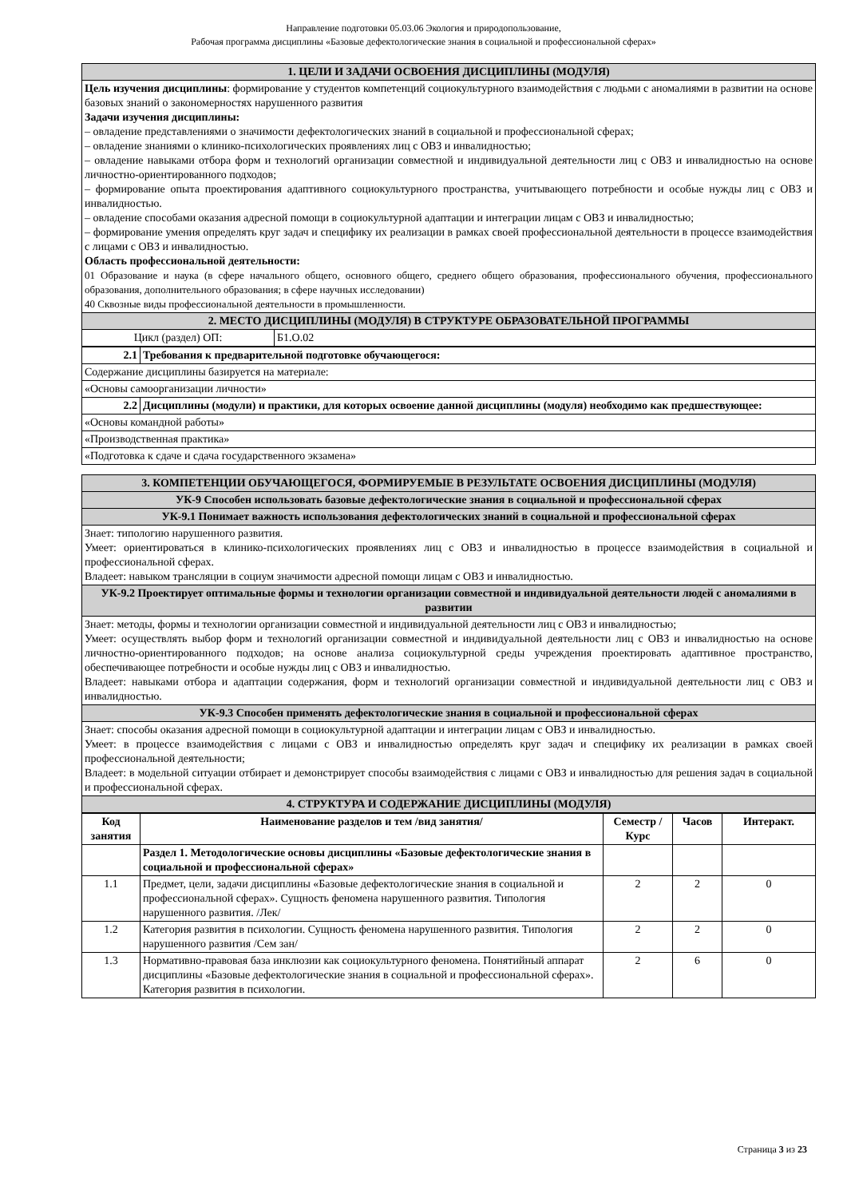Направление подготовки 05.03.06 Экология и природопользование,
Рабочая программа дисциплины «Базовые дефектологические знания в социальной и профессиональной сферах»
| 1. ЦЕЛИ И ЗАДАЧИ ОСВОЕНИЯ ДИСЦИПЛИНЫ (МОДУЛЯ) | |
| Цель изучения дисциплины : формирование у студентов компетенций социокультурного взаимодействия с людьми с аномалиями в развитии на основе базовых знаний о закономерностях нарушенного развития Задачи изучения дисциплины: – овладение представлениями о значимости дефектологических знаний в социальной и профессиональной сферах; – овладение знаниями о клинико-психологических проявлениях лиц с ОВЗ и инвалидностью; – овладение навыками отбора форм и технологий организации совместной и индивидуальной деятельности лиц с ОВЗ и инвалидностью на основе личностно-ориентированного подходов; – формирование опыта проектирования адаптивного социокультурного пространства, учитывающего потребности и особые нужды лиц с ОВЗ и инвалидностью. – овладение способами оказания адресной помощи в социокультурной адаптации и интеграции лицам с ОВЗ и инвалидностью; – формирование умения определять круг задач и специфику их реализации в рамках своей профессиональной деятельности в процессе взаимодействия с лицами с ОВЗ и инвалидностью. Область профессиональной деятельности: 01 Образование и наука (в сфере начального общего, основного общего, среднего общего образования, профессионального обучения, профессионального образования, дополнительного образования; в сфере научных исследовании) 40 Сквозные виды профессиональной деятельности в промышленности. | |
| 2. МЕСТО ДИСЦИПЛИНЫ (МОДУЛЯ) В СТРУКТУРЕ ОБРАЗОВАТЕЛЬНОЙ ПРОГРАММЫ | |
| Цикл (раздел) ОП: | Б1.О.02 |
| 2.1 | Требования к предварительной подготовке обучающегося: |
| Содержание дисциплины базируется на материале: | |
| «Основы самоорганизации личности» | |
| 2.2 | Дисциплины (модули) и практики, для которых освоение данной дисциплины (модуля) необходимо как предшествующее: |
| «Основы командной работы» | |
| «Производственная практика» | |
| «Подготовка к сдаче и сдача государственного экзамена» | |
| 3. КОМПЕТЕНЦИИ ОБУЧАЮЩЕГОСЯ, ФОРМИРУЕМЫЕ В РЕЗУЛЬТАТЕ ОСВОЕНИЯ ДИСЦИПЛИНЫ (МОДУЛЯ) |
| УК-9 Способен использовать базовые дефектологические знания в социальной и профессиональной сферах |
| УК-9.1 Понимает важность использования дефектологических знаний в социальной и профессиональной сферах |
| Знает: типологию нарушенного развития. Умеет: ориентироваться в клинико-психологических проявлениях лиц с ОВЗ и инвалидностью в процессе взаимодействия в социальной и профессиональной сферах. Владеет: навыком трансляции в социум значимости адресной помощи лицам с ОВЗ и инвалидностью. |
| УК-9.2 Проектирует оптимальные формы и технологии организации совместной и индивидуальной деятельности людей с аномалиями в развитии |
| Знает: методы, формы и технологии организации совместной и индивидуальной деятельности лиц с ОВЗ и инвалидностью; Умеет: осуществлять выбор форм и технологий организации совместной и индивидуальной деятельности лиц с ОВЗ и инвалидностью на основе личностно-ориентированного подходов; на основе анализа социокультурной среды учреждения проектировать адаптивное пространство, обеспечивающее потребности и особые нужды лиц с ОВЗ и инвалидностью. Владеет: навыками отбора и адаптации содержания, форм и технологий организации совместной и индивидуальной деятельности лиц с ОВЗ и инвалидностью. |
| УК-9.3 Способен применять дефектологические знания в социальной и профессиональной сферах |
| Знает: способы оказания адресной помощи в социокультурной адаптации и интеграции лицам с ОВЗ и инвалидностью. Умеет: в процессе взаимодействия с лицами с ОВЗ и инвалидностью определять круг задач и специфику их реализации в рамках своей профессиональной деятельности; Владеет: в модельной ситуации отбирает и демонстрирует способы взаимодействия с лицами с ОВЗ и инвалидностью для решения задач в социальной и профессиональной сферах. |
| 4. СТРУКТУРА И СОДЕРЖАНИЕ ДИСЦИПЛИНЫ (МОДУЛЯ) |
| Код занятия | Наименование разделов и тем /вид занятия/ | Семестр / Курс | Часов | Интеракт. |
| --- | --- | --- | --- | --- |
| | Раздел 1. Методологические основы дисциплины «Базовые дефектологические знания в социальной и профессиональной сферах» | | | |
| 1.1 | Предмет, цели, задачи дисциплины «Базовые дефектологические знания в социальной и профессиональной сферах». Сущность феномена нарушенного развития. Типология нарушенного развития. /Лек/ | 2 | 2 | 0 |
| 1.2 | Категория развития в психологии. Сущность феномена нарушенного развития. Типология нарушенного развития /Сем зан/ | 2 | 2 | 0 |
| 1.3 | Нормативно-правовая база инклюзии как социокультурного феномена. Понятийный аппарат дисциплины «Базовые дефектологические знания в социальной и профессиональной сферах». Категория развития в психологии. | 2 | 6 | 0 |
Страница 3 из 23